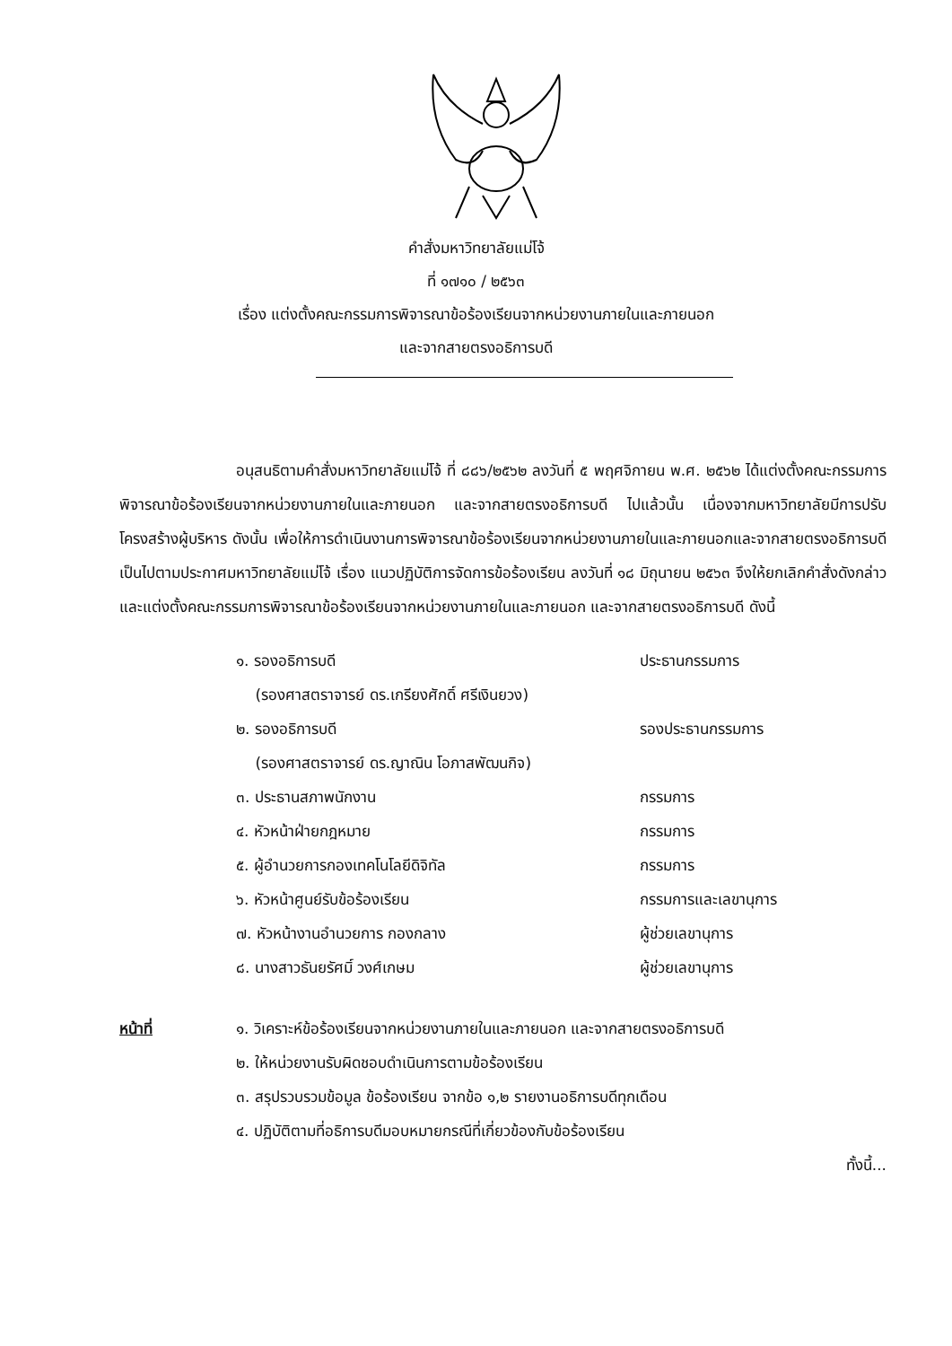คำสั่งมหาวิทยาลัยแม่โจ้
ที่ ๑๗๑๐ / ๒๕๖๓
เรื่อง แต่งตั้งคณะกรรมการพิจารณาข้อร้องเรียนจากหน่วยงานภายในและภายนอก
และจากสายตรงอธิการบดี
อนุสนธิตามคำสั่งมหาวิทยาลัยแม่โจ้ ที่ ๘๘๖/๒๕๖๒ ลงวันที่ ๕ พฤศจิกายน พ.ศ. ๒๕๖๒ ได้แต่งตั้งคณะกรรมการพิจารณาข้อร้องเรียนจากหน่วยงานภายในและภายนอก และจากสายตรงอธิการบดี ไปแล้วนั้น เนื่องจากมหาวิทยาลัยมีการปรับโครงสร้างผู้บริหาร ดังนั้น เพื่อให้การดำเนินงานการพิจารณาข้อร้องเรียนจากหน่วยงานภายในและภายนอกและจากสายตรงอธิการบดี เป็นไปตามประกาศมหาวิทยาลัยแม่โจ้ เรื่อง แนวปฏิบัติการจัดการข้อร้องเรียน ลงวันที่ ๑๘ มิถุนายน ๒๕๖๓ จึงให้ยกเลิกคำสั่งดังกล่าว และแต่งตั้งคณะกรรมการพิจารณาข้อร้องเรียนจากหน่วยงานภายในและภายนอก และจากสายตรงอธิการบดี ดังนี้
| ๑. รองอธิการบดี | ประธานกรรมการ |
| (รองศาสตราจารย์ ดร.เกรียงศักดิ์ ศรีเงินยวง) | |
| ๒. รองอธิการบดี | รองประธานกรรมการ |
| (รองศาสตราจารย์ ดร.ญาณิน โอภาสพัฒนกิจ) | |
| ๓. ประธานสภาพนักงาน | กรรมการ |
| ๔. หัวหน้าฝ่ายกฎหมาย | กรรมการ |
| ๕. ผู้อำนวยการกองเทคโนโลยีดิจิทัล | กรรมการ |
| ๖. หัวหน้าศูนย์รับข้อร้องเรียน | กรรมการและเลขานุการ |
| ๗. หัวหน้างานอำนวยการ กองกลาง | ผู้ช่วยเลขานุการ |
| ๘. นางสาวธันยรัศมิ์ วงศ์เกษม | ผู้ช่วยเลขานุการ |
หน้าที่ ๑. วิเคราะห์ข้อร้องเรียนจากหน่วยงานภายในและภายนอก และจากสายตรงอธิการบดี
๒. ให้หน่วยงานรับผิดชอบดำเนินการตามข้อร้องเรียน
๓. สรุปรวบรวมข้อมูล ข้อร้องเรียน จากข้อ ๑,๒ รายงานอธิการบดีทุกเดือน
๔. ปฏิบัติตามที่อธิการบดีมอบหมายกรณีที่เกี่ยวข้องกับข้อร้องเรียน
ทั้งนี้...